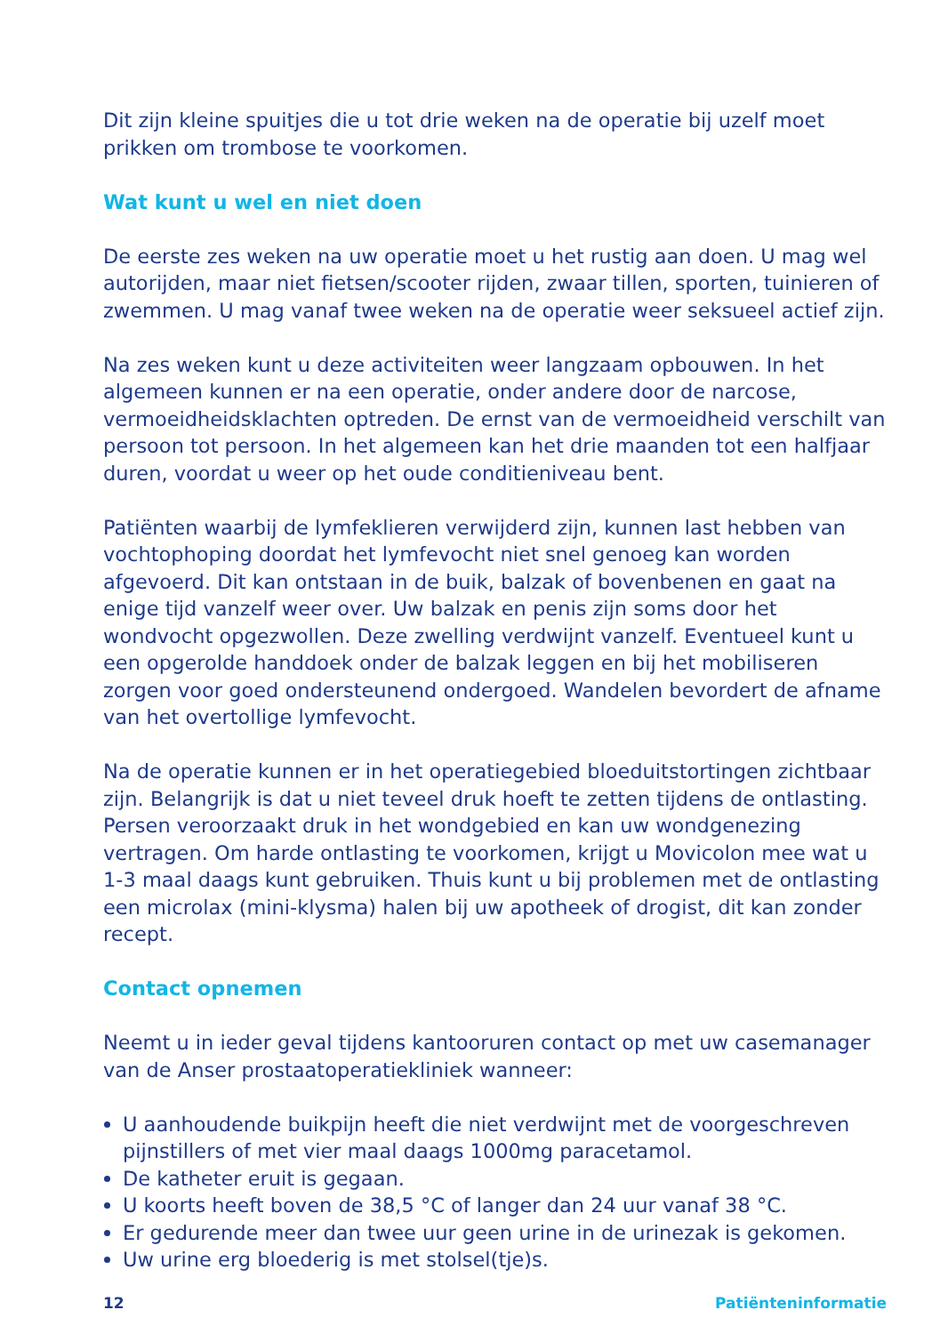Dit zijn kleine spuitjes die u tot drie weken na de operatie bij uzelf moet prikken om trombose te voorkomen.
Wat kunt u wel en niet doen
De eerste zes weken na uw operatie moet u het rustig aan doen. U mag wel autorijden, maar niet fietsen/scooter rijden, zwaar tillen, sporten, tuinieren of zwemmen. U mag vanaf twee weken na de operatie weer seksueel actief zijn.
Na zes weken kunt u deze activiteiten weer langzaam opbouwen. In het algemeen kunnen er na een operatie, onder andere door de narcose, vermoeidheidsklachten optreden. De ernst van de vermoeidheid verschilt van persoon tot persoon. In het algemeen kan het drie maanden tot een halfjaar duren, voordat u weer op het oude conditieniveau bent.
Patiënten waarbij de lymfeklieren verwijderd zijn, kunnen last hebben van vochtophoping doordat het lymfevocht niet snel genoeg kan worden afgevoerd. Dit kan ontstaan in de buik, balzak of bovenbenen en gaat na enige tijd vanzelf weer over. Uw balzak en penis zijn soms door het wondvocht opgezwollen. Deze zwelling verdwijnt vanzelf. Eventueel kunt u een opgerolde handdoek onder de balzak leggen en bij het mobiliseren zorgen voor goed ondersteunend ondergoed. Wandelen bevordert de afname van het overtollige lymfevocht.
Na de operatie kunnen er in het operatiegebied bloeduitstortingen zichtbaar zijn. Belangrijk is dat u niet teveel druk hoeft te zetten tijdens de ontlasting. Persen veroorzaakt druk in het wondgebied en kan uw wondgenezing vertragen. Om harde ontlasting te voorkomen, krijgt u Movicolon mee wat u 1-3 maal daags kunt gebruiken. Thuis kunt u bij problemen met de ontlasting een microlax (mini-klysma) halen bij uw apotheek of drogist, dit kan zonder recept.
Contact opnemen
Neemt u in ieder geval tijdens kantooruren contact op met uw casemanager van de Anser prostaatoperatiekliniek wanneer:
U aanhoudende buikpijn heeft die niet verdwijnt met de voorgeschreven pijnstillers of met vier maal daags 1000mg paracetamol.
De katheter eruit is gegaan.
U koorts heeft boven de 38,5 °C of langer dan 24 uur vanaf 38 °C.
Er gedurende meer dan twee uur geen urine in de urinezak is gekomen.
Uw urine erg bloederig is met stolsel(tje)s.
12 Patiënteninformatie